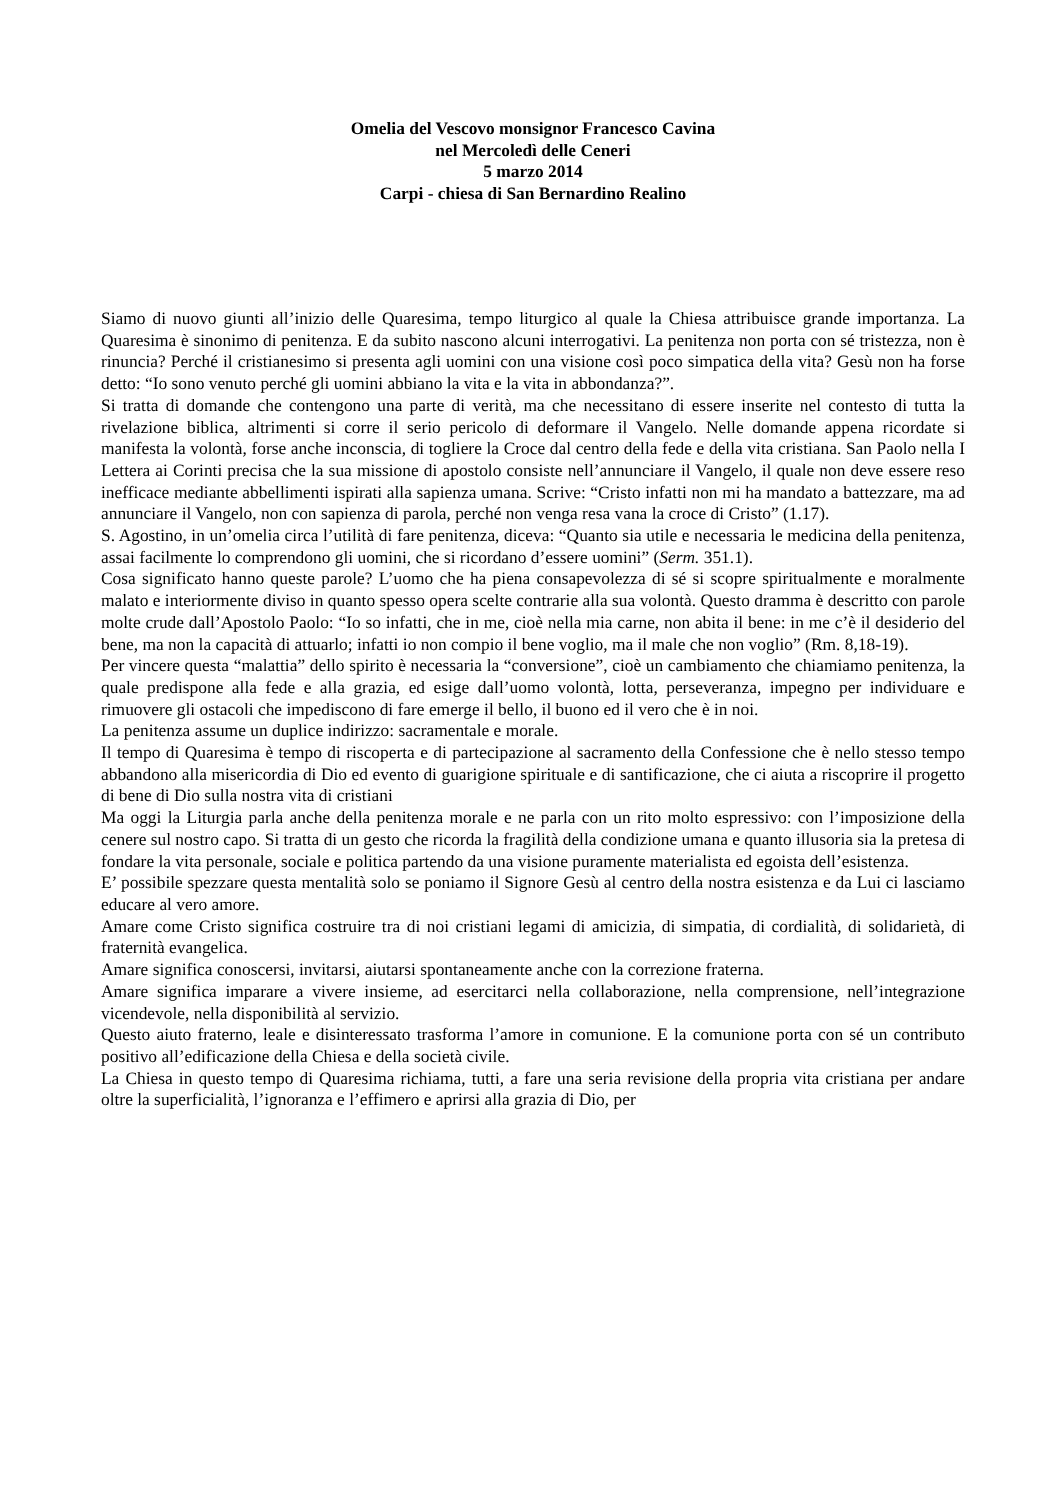Omelia del Vescovo monsignor Francesco Cavina
nel Mercoledì delle Ceneri
5 marzo 2014
Carpi - chiesa di San Bernardino Realino
Siamo di nuovo giunti all’inizio delle Quaresima, tempo liturgico al quale la Chiesa attribuisce grande importanza. La Quaresima è sinonimo di penitenza. E da subito nascono alcuni interrogativi. La penitenza non porta con sé tristezza, non è rinuncia? Perché il cristianesimo si presenta agli uomini con una visione così poco simpatica della vita? Gesù non ha forse detto: “Io sono venuto perché gli uomini abbiano la vita e la vita in abbondanza?”.
Si tratta di domande che contengono una parte di verità, ma che necessitano di essere inserite nel contesto di tutta la rivelazione biblica, altrimenti si corre il serio pericolo di deformare il Vangelo. Nelle domande appena ricordate si manifesta la volontà, forse anche inconscia, di togliere la Croce dal centro della fede e della vita cristiana. San Paolo nella I Lettera ai Corinti precisa che la sua missione di apostolo consiste nell’annunciare il Vangelo, il quale non deve essere reso inefficace mediante abbellimenti ispirati alla sapienza umana. Scrive: “Cristo infatti non mi ha mandato a battezzare, ma ad annunciare il Vangelo, non con sapienza di parola, perché non venga resa vana la croce di Cristo” (1.17).
S. Agostino, in un’omelia circa l’utilità di fare penitenza, diceva: “Quanto sia utile e necessaria le medicina della penitenza, assai facilmente lo comprendono gli uomini, che si ricordano d’essere uomini” (Serm. 351.1).
Cosa significato hanno queste parole? L’uomo che ha piena consapevolezza di sé si scopre spiritualmente e moralmente malato e interiormente diviso in quanto spesso opera scelte contrarie alla sua volontà. Questo dramma è descritto con parole molte crude dall’Apostolo Paolo: “Io so infatti, che in me, cioè nella mia carne, non abita il bene: in me c’è il desiderio del bene, ma non la capacità di attuarlo; infatti io non compio il bene voglio, ma il male che non voglio” (Rm. 8,18-19).
Per vincere questa “malattia” dello spirito è necessaria la “conversione”, cioè un cambiamento che chiamiamo penitenza, la quale predispone alla fede e alla grazia, ed esige dall’uomo volontà, lotta, perseveranza, impegno per individuare e rimuovere gli ostacoli che impediscono di fare emerge il bello, il buono ed il vero che è in noi.
La penitenza assume un duplice indirizzo: sacramentale e morale.
Il tempo di Quaresima è tempo di riscoperta e di partecipazione al sacramento della Confessione che è nello stesso tempo abbandono alla misericordia di Dio ed evento di guarigione spirituale e di santificazione, che ci aiuta a riscoprire il progetto di bene di Dio sulla nostra vita di cristiani
Ma oggi la Liturgia parla anche della penitenza morale e ne parla con un rito molto espressivo: con l’imposizione della cenere sul nostro capo. Si tratta di un gesto che ricorda la fragilità della condizione umana e quanto illusoria sia la pretesa di fondare la vita personale, sociale e politica partendo da una visione puramente materialista ed egoista dell’esistenza.
E’ possibile spezzare questa mentalità solo se poniamo il Signore Gesù al centro della nostra esistenza e da Lui ci lasciamo educare al vero amore.
Amare come Cristo significa costruire tra di noi cristiani legami di amicizia, di simpatia, di cordialità, di solidarietà, di fraternità evangelica.
Amare significa conoscersi, invitarsi, aiutarsi spontaneamente anche con la correzione fraterna.
Amare significa imparare a vivere insieme, ad esercitarci nella collaborazione, nella comprensione, nell’integrazione vicendevole, nella disponibilità al servizio.
Questo aiuto fraterno, leale e disinteressato trasforma l’amore in comunione. E la comunione porta con sé un contributo positivo all’edificazione della Chiesa e della società civile.
La Chiesa in questo tempo di Quaresima richiama, tutti, a fare una seria revisione della propria vita cristiana per andare oltre la superficialità, l’ignoranza e l’effimero e aprirsi alla grazia di Dio, per